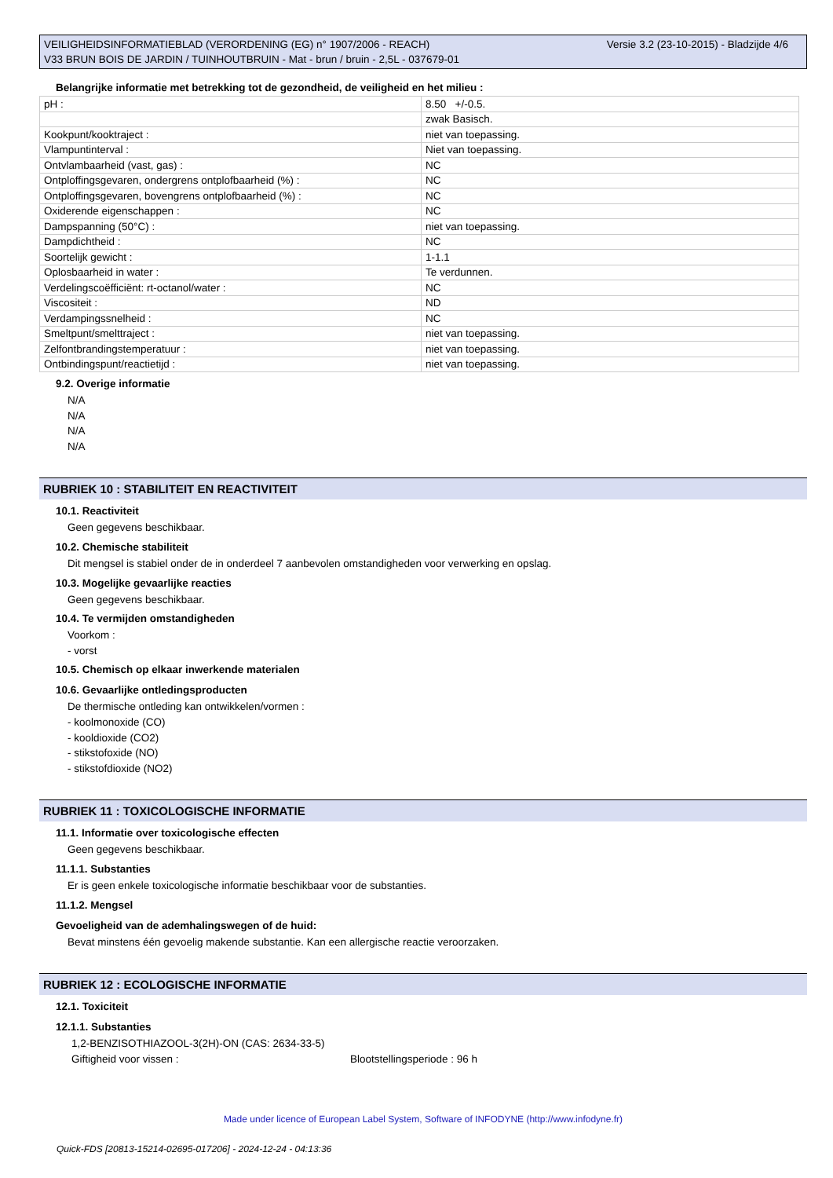VEILIGHEIDSINFORMATIEBLAD (VERORDENING (EG) n° 1907/2006 - REACH)
V33 BRUN BOIS DE JARDIN / TUINHOUTBRUIN - Mat - brun / bruin - 2,5L - 037679-01
Versie 3.2 (23-10-2015) - Bladzijde 4/6
Belangrijke informatie met betrekking tot de gezondheid, de veiligheid en het milieu :
| pH : | 8.50 +/-0.5. |
| | zwak Basisch. |
| Kookpunt/kooktraject : | niet van toepassing. |
| Vlampuntinterval : | Niet van toepassing. |
| Ontvlambaarheid (vast, gas) : | NC |
| Ontploffingsgevaren, ondergrens ontplofbaarheid (%) : | NC |
| Ontploffingsgevaren, bovengrens ontplofbaarheid (%) : | NC |
| Oxiderende eigenschappen : | NC |
| Dampspanning (50°C) : | niet van toepassing. |
| Dampdichtheid : | NC |
| Soortelijk gewicht : | 1-1.1 |
| Oplosbaarheid in water : | Te verdunnen. |
| Verdelingscoëfficiënt: rt-octanol/water : | NC |
| Viscositeit : | ND |
| Verdampingssnelheid : | NC |
| Smeltpunt/smelttraject : | niet van toepassing. |
| Zelfontbrandingstemperatuur : | niet van toepassing. |
| Ontbindingspunt/reactietijd : | niet van toepassing. |
9.2. Overige informatie
N/A
N/A
N/A
N/A
RUBRIEK 10 : STABILITEIT EN REACTIVITEIT
10.1. Reactiviteit
Geen gegevens beschikbaar.
10.2. Chemische stabiliteit
Dit mengsel is stabiel onder de in onderdeel 7 aanbevolen omstandigheden voor verwerking en opslag.
10.3. Mogelijke gevaarlijke reacties
Geen gegevens beschikbaar.
10.4. Te vermijden omstandigheden
Voorkom :
- vorst
10.5. Chemisch op elkaar inwerkende materialen
10.6. Gevaarlijke ontledingsproducten
De thermische ontleding kan ontwikkelen/vormen :
- koolmonoxide (CO)
- kooldioxide (CO2)
- stikstofoxide (NO)
- stikstofdioxide (NO2)
RUBRIEK 11 : TOXICOLOGISCHE INFORMATIE
11.1. Informatie over toxicologische effecten
Geen gegevens beschikbaar.
11.1.1. Substanties
Er is geen enkele toxicologische informatie beschikbaar voor de substanties.
11.1.2. Mengsel
Gevoeligheid van de ademhalingswegen of de huid:
Bevat minstens één gevoelig makende substantie. Kan een allergische reactie veroorzaken.
RUBRIEK 12 : ECOLOGISCHE INFORMATIE
12.1. Toxiciteit
12.1.1. Substanties
1,2-BENZISOTHIAZOOL-3(2H)-ON (CAS: 2634-33-5)
Giftigheid voor vissen : Blootstellingsperiode : 96 h
Made under licence of European Label System, Software of INFODYNE (http://www.infodyne.fr)
Quick-FDS [20813-15214-02695-017206] - 2024-12-24 - 04:13:36